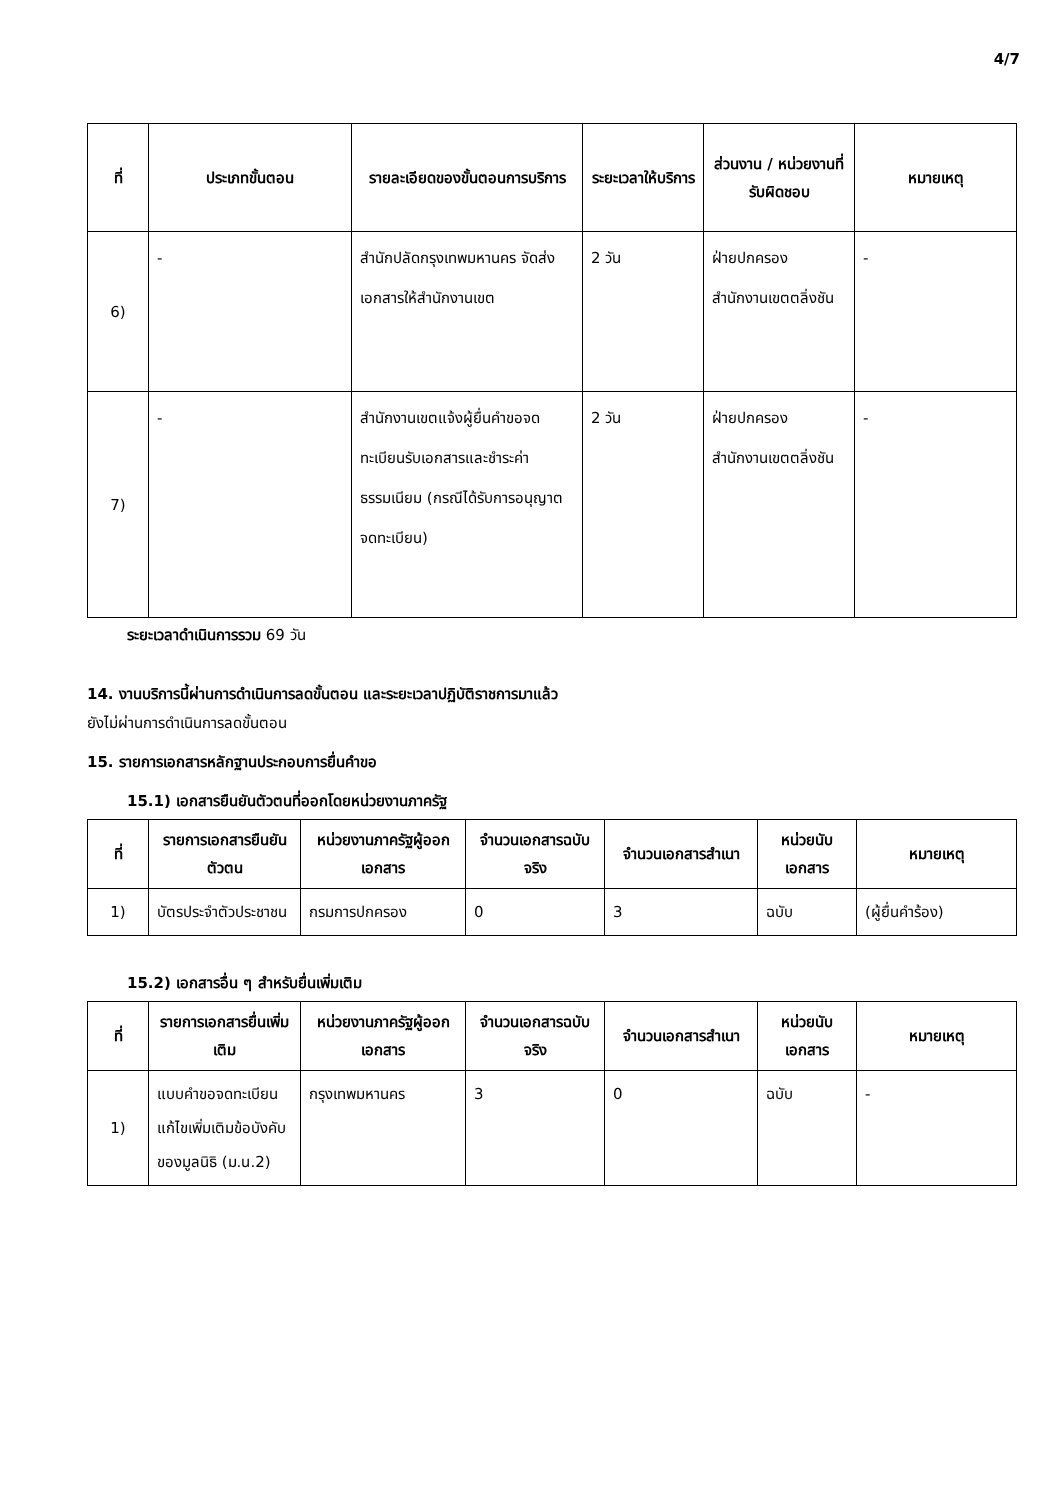4/7
| ที่ | ประเภทขั้นตอน | รายละเอียดของขั้นตอนการบริการ | ระยะเวลาให้บริการ | ส่วนงาน / หน่วยงานที่รับผิดชอบ | หมายเหตุ |
| --- | --- | --- | --- | --- | --- |
| 6) | - | สำนักปลัดกรุงเทพมหานคร จัดส่งเอกสารให้สำนักงานเขต | 2 วัน | ฝ่ายปกครอง สำนักงานเขตตลิ่งชัน | - |
| 7) | - | สำนักงานเขตแจ้งผู้ยื่นคำขอจดทะเบียนรับเอกสารและชำระค่าธรรมเนียม (กรณีได้รับการอนุญาตจดทะเบียน) | 2 วัน | ฝ่ายปกครอง สำนักงานเขตตลิ่งชัน | - |
ระยะเวลาดำเนินการรวม 69 วัน
14. งานบริการนี้ผ่านการดำเนินการลดขั้นตอน และระยะเวลาปฏิบัติราชการมาแล้ว
ยังไม่ผ่านการดำเนินการลดขั้นตอน
15. รายการเอกสารหลักฐานประกอบการยื่นคำขอ
15.1) เอกสารยืนยันตัวตนที่ออกโดยหน่วยงานภาครัฐ
| ที่ | รายการเอกสารยืนยันตัวตน | หน่วยงานภาครัฐผู้ออกเอกสาร | จำนวนเอกสารฉบับจริง | จำนวนเอกสารสำเนา | หน่วยนับเอกสาร | หมายเหตุ |
| --- | --- | --- | --- | --- | --- | --- |
| 1) | บัตรประจำตัวประชาชน | กรมการปกครอง | 0 | 3 | ฉบับ | (ผู้ยื่นคำร้อง) |
15.2) เอกสารอื่น ๆ สำหรับยื่นเพิ่มเติม
| ที่ | รายการเอกสารยื่นเพิ่มเติม | หน่วยงานภาครัฐผู้ออกเอกสาร | จำนวนเอกสารฉบับจริง | จำนวนเอกสารสำเนา | หน่วยนับเอกสาร | หมายเหตุ |
| --- | --- | --- | --- | --- | --- | --- |
| 1) | แบบคำขอจดทะเบียนแก้ไขเพิ่มเติมข้อบังคับของมูลนิธิ (ม.น.2) | กรุงเทพมหานคร | 3 | 0 | ฉบับ | - |